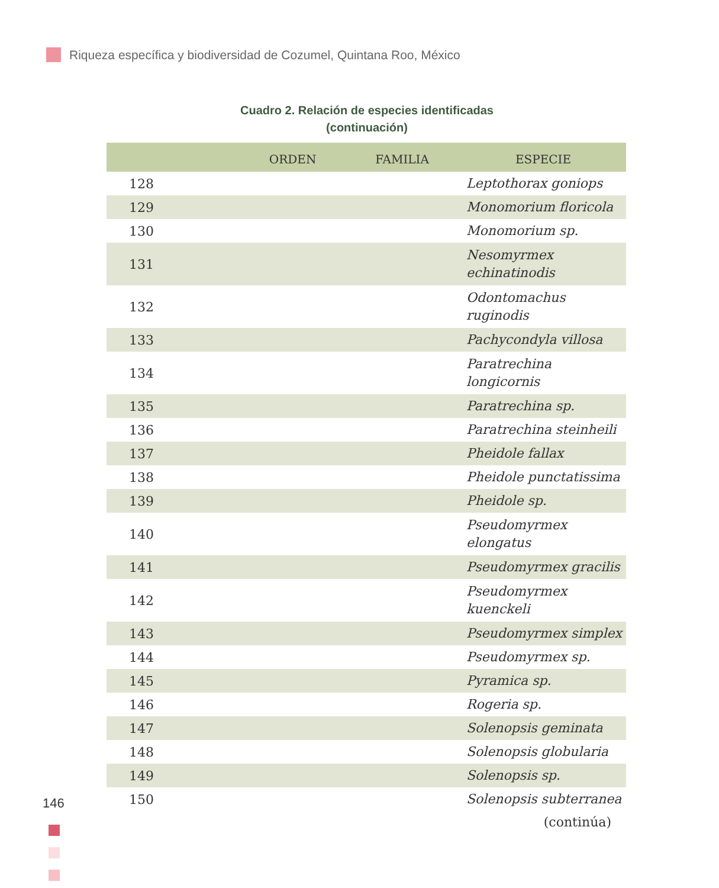Riqueza específica y biodiversidad de Cozumel, Quintana Roo, México
Cuadro 2. Relación de especies identificadas
(continuación)
| | ORDEN | FAMILIA | ESPECIE |
| --- | --- | --- | --- |
| 128 | | | Leptothorax goniops |
| 129 | | | Monomorium floricola |
| 130 | | | Monomorium sp. |
| 131 | | | Nesomyrmex echinatinodis |
| 132 | | | Odontomachus ruginodis |
| 133 | | | Pachycondyla villosa |
| 134 | | | Paratrechina longicornis |
| 135 | | | Paratrechina sp. |
| 136 | | | Paratrechina steinheili |
| 137 | | | Pheidole fallax |
| 138 | | | Pheidole punctatissima |
| 139 | | | Pheidole sp. |
| 140 | | | Pseudomyrmex elongatus |
| 141 | | | Pseudomyrmex gracilis |
| 142 | | | Pseudomyrmex kuenckeli |
| 143 | | | Pseudomyrmex simplex |
| 144 | | | Pseudomyrmex sp. |
| 145 | | | Pyramica sp. |
| 146 | | | Rogeria sp. |
| 147 | | | Solenopsis geminata |
| 148 | | | Solenopsis globularia |
| 149 | | | Solenopsis sp. |
| 150 | | | Solenopsis subterranea |
| (continúa) | | | |
146